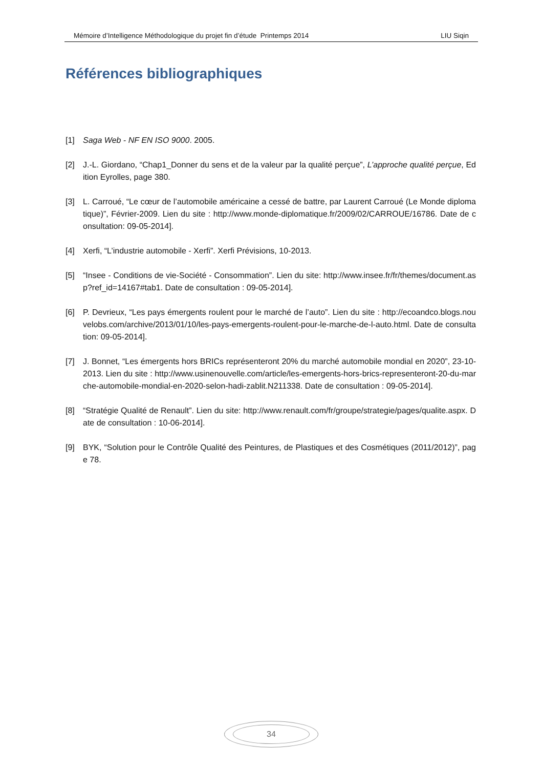Mémoire d’Intelligence Méthodologique du projet fin d’étude Printemps 2014 LIU Siqin
Références bibliographiques
[1] Saga Web - NF EN ISO 9000. 2005.
[2] J.-L. Giordano, “Chap1_Donner du sens et de la valeur par la qualité perçue”, L’approche qualité perçue, Edition Eyrolles, page 380.
[3] L. Carroué, “Le cœur de l’automobile américaine a cessé de battre, par Laurent Carroué (Le Monde diplomatique)”, Février-2009. Lien du site : http://www.monde-diplomatique.fr/2009/02/CARROUE/16786. Date de consultation: 09-05-2014].
[4] Xerfi, “L’industrie automobile - Xerfi”. Xerfi Prévisions, 10-2013.
[5] “Insee - Conditions de vie-Société - Consommation”. Lien du site: http://www.insee.fr/fr/themes/document.asp?ref_id=14167#tab1. Date de consultation : 09-05-2014].
[6] P. Devrieux, “Les pays émergents roulent pour le marché de l’auto”. Lien du site : http://ecoandco.blogs.nouvelobs.com/archive/2013/01/10/les-pays-emergents-roulent-pour-le-marche-de-l-auto.html. Date de consultation: 09-05-2014].
[7] J. Bonnet, “Les émergents hors BRICs représenteront 20% du marché automobile mondial en 2020”, 23-10-2013. Lien du site : http://www.usinenouvelle.com/article/les-emergents-hors-brics-representeront-20-du-marche-automobile-mondial-en-2020-selon-hadi-zablit.N211338. Date de consultation : 09-05-2014].
[8] “Stratégie Qualité de Renault”. Lien du site: http://www.renault.com/fr/groupe/strategie/pages/qualite.aspx. Date de consultation : 10-06-2014].
[9] BYK, “Solution pour le Contrôle Qualité des Peintures, de Plastiques et des Cosmétiques (2011/2012)”, page 78.
34